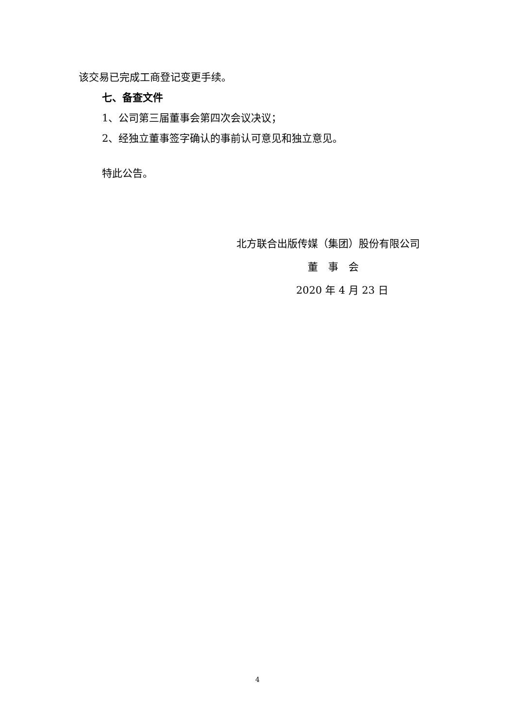该交易已完成工商登记变更手续。
七、备查文件
1、公司第三届董事会第四次会议决议；
2、经独立董事签字确认的事前认可意见和独立意见。
特此公告。
北方联合出版传媒（集团）股份有限公司
董　事　会
2020 年 4 月 23 日
4